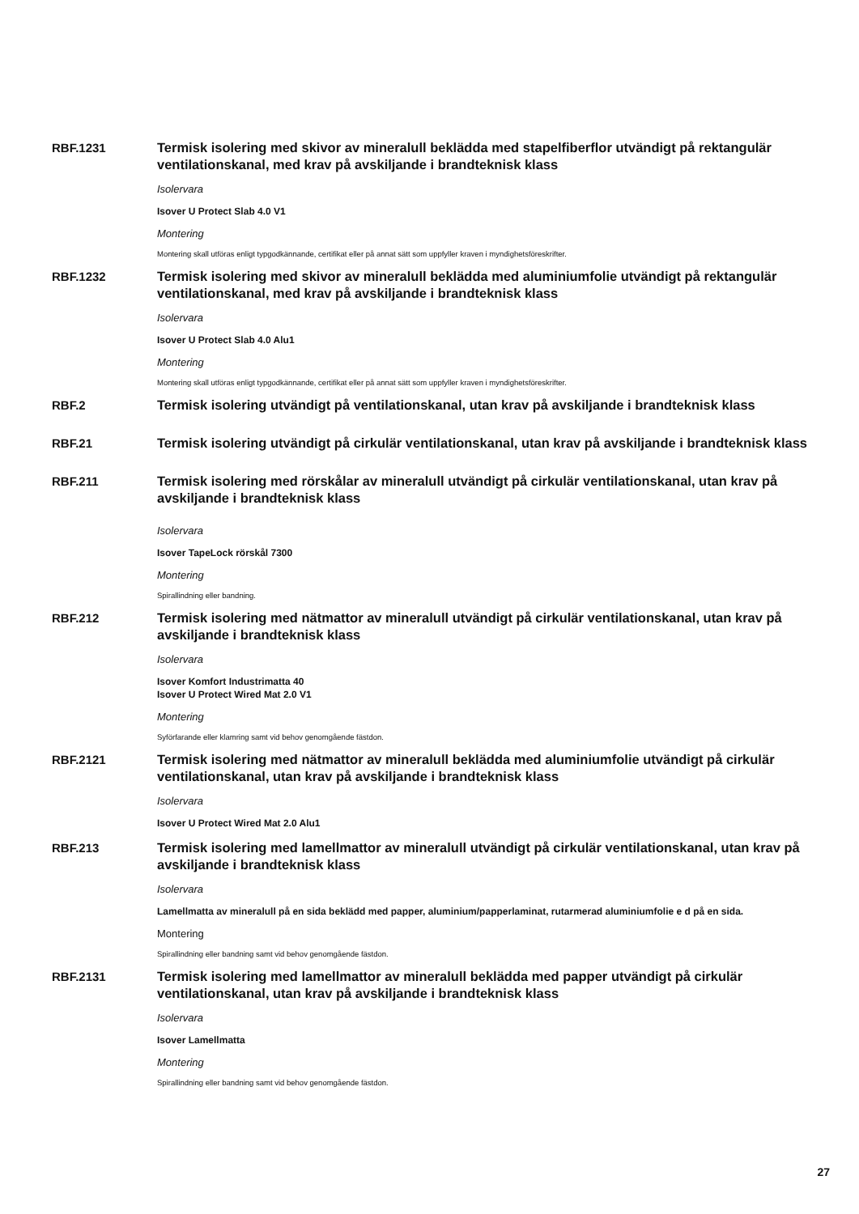RBF.1231
Termisk isolering med skivor av mineralull beklädda med stapelfiberflor utvändigt på rektangulär ventilationskanal, med krav på avskiljande i brandteknisk klass
Isolervara
Isover U Protect Slab 4.0 V1
Montering
Montering skall utföras enligt typgodkännande, certifikat eller på annat sätt som uppfyller kraven i myndighetsföreskrifter.
RBF.1232
Termisk isolering med skivor av mineralull beklädda med aluminiumfolie utvändigt på rektangulär ventilationskanal, med krav på avskiljande i brandteknisk klass
Isolervara
Isover U Protect Slab 4.0 Alu1
Montering
Montering skall utföras enligt typgodkännande, certifikat eller på annat sätt som uppfyller kraven i myndighetsföreskrifter.
RBF.2
Termisk isolering utvändigt på ventilationskanal, utan krav på avskiljande i brandteknisk klass
RBF.21
Termisk isolering utvändigt på cirkulär ventilationskanal, utan krav på avskiljande i brandteknisk klass
RBF.211
Termisk isolering med rörskålar av mineralull utvändigt på cirkulär ventilationskanal, utan krav på avskiljande i brandteknisk klass
Isolervara
Isover TapeLock rörskål 7300
Montering
Spirallindning eller bandning.
RBF.212
Termisk isolering med nätmattor av mineralull utvändigt på cirkulär ventilationskanal, utan krav på avskiljande i brandteknisk klass
Isolervara
Isover Komfort Industrimatta 40
Isover U Protect Wired Mat 2.0 V1
Montering
Syförfarande eller klamring samt vid behov genomgående fästdon.
RBF.2121
Termisk isolering med nätmattor av mineralull beklädda med aluminiumfolie utvändigt på cirkulär ventilationskanal, utan krav på avskiljande i brandteknisk klass
Isolervara
Isover U Protect Wired Mat 2.0 Alu1
RBF.213
Termisk isolering med lamellmattor av mineralull utvändigt på cirkulär ventilationskanal, utan krav på avskiljande i brandteknisk klass
Isolervara
Lamellmatta av mineralull på en sida beklädd med papper, aluminium/papperlaminat, rutarmerad aluminiumfolie e d på en sida.
Montering
Spirallindning eller bandning samt vid behov genomgående fästdon.
RBF.2131
Termisk isolering med lamellmattor av mineralull beklädda med papper utvändigt på cirkulär ventilationskanal, utan krav på avskiljande i brandteknisk klass
Isolervara
Isover Lamellmatta
Montering
Spirallindning eller bandning samt vid behov genomgående fästdon.
27